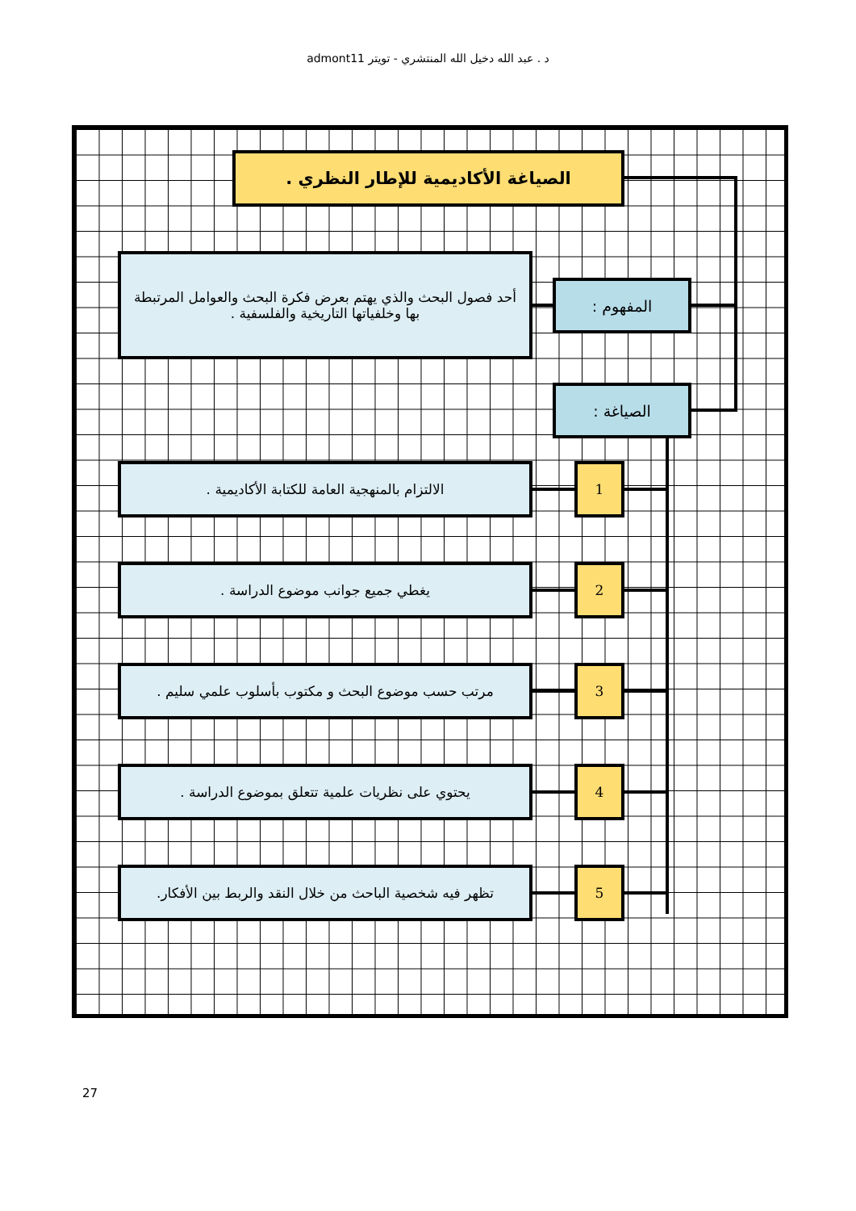د . عبد الله دخيل الله المنتشري - تويتر admont11
الصياغة الأكاديمية للإطار النظري .
أحد فصول البحث والذي يهتم بعرض فكرة البحث والعوامل المرتبطة بها وخلفياتها التاريخية والفلسفية .
المفهوم :
الصياغة :
الالتزام بالمنهجية العامة للكتابة الأكاديمية . 1
يغطي جميع جوانب موضوع الدراسة . 2
مرتب حسب موضوع البحث و مكتوب بأسلوب علمي سليم . 3
يحتوي على نظريات علمية تتعلق بموضوع الدراسة . 4
تظهر فيه شخصية الباحث من خلال النقد والربط بين الأفكار.
5
27